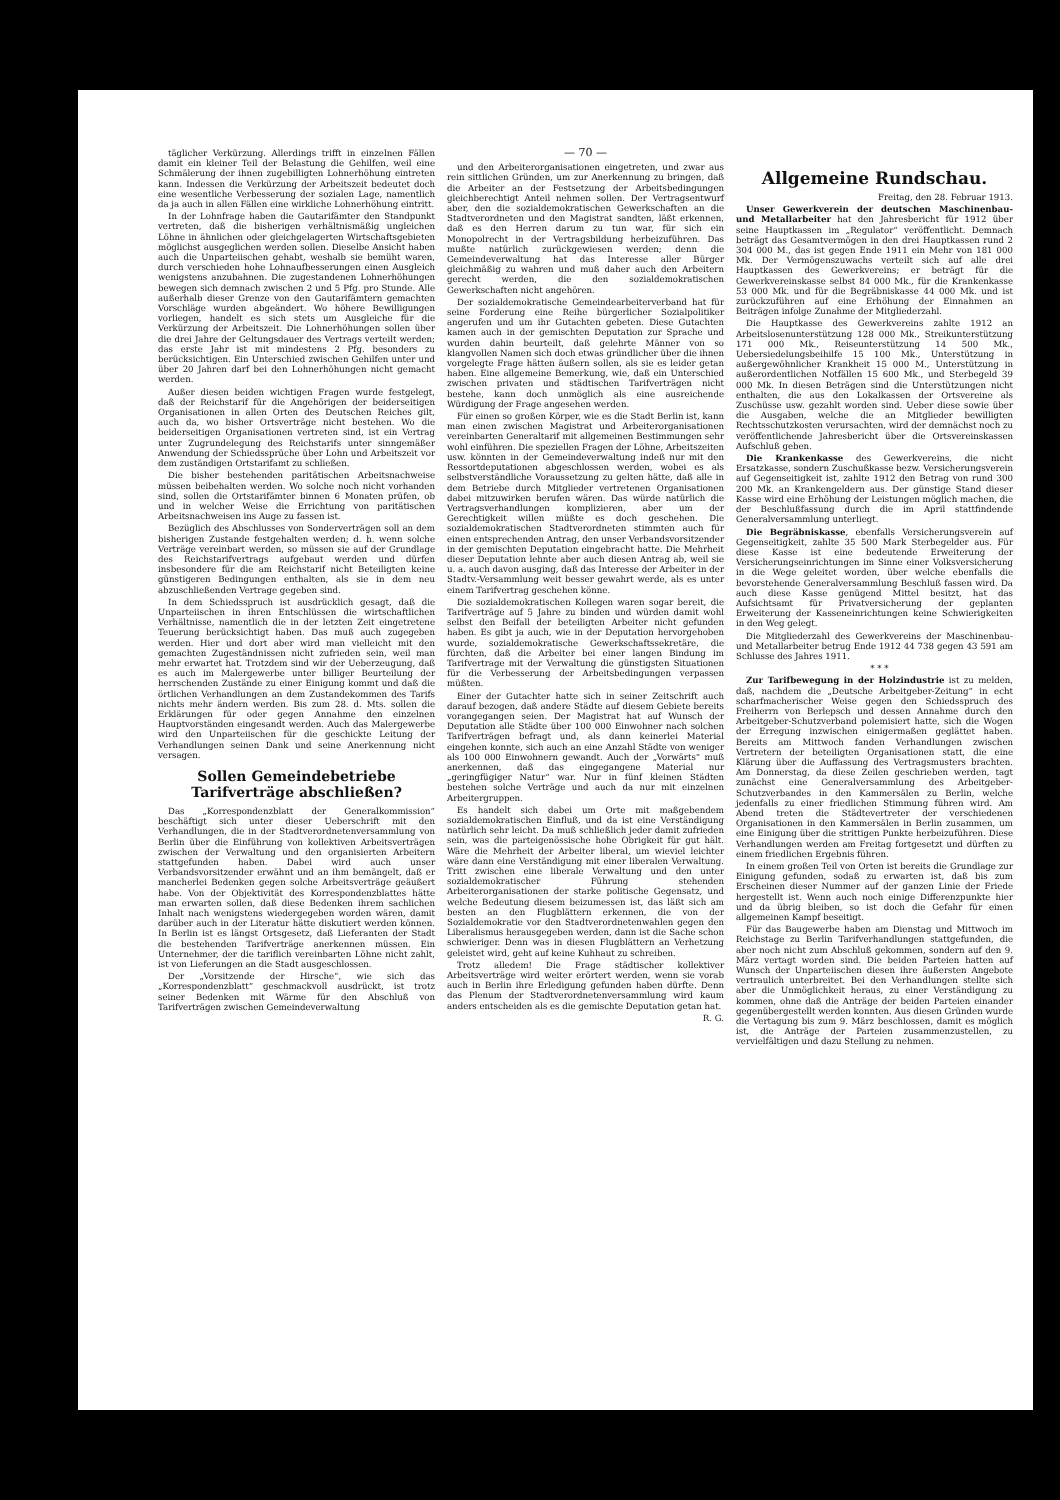täglicher Verkürzung. Allerdings trifft in einzelnen Fällen damit ein kleiner Teil der Belastung die Gehilfen, weil eine Schmälerung der ihnen zugebilligten Lohnerhöhung eintreten kann. Indessen die Verkürzung der Arbeitszeit bedeutet doch eine wesentliche Verbesserung der sozialen Lage, namentlich da ja auch in allen Fällen eine wirkliche Lohnerhöhung eintritt.
In der Lohnfrage haben die Gautarifämter den Standpunkt vertreten, daß die bisherigen verhältnismäßig ungleichen Löhne in ähnlichen oder gleichgelagerten Wirtschaftsgebieten möglichst ausgeglichen werden sollen. Dieselbe Ansicht haben auch die Unparteiischen gehabt, weshalb sie bemüht waren, durch verschieden hohe Lohnaufbesserungen einen Ausgleich wenigstens anzubahnen. Die zugestandenen Lohnerhöhungen bewegen sich demnach zwischen 2 und 5 Pfg. pro Stunde. Alle außerhalb dieser Grenze von den Gautarifämtern gemachten Vorschläge wurden abgeändert. Wo höhere Bewilligungen vorliegen, handelt es sich stets um Ausgleiche für die Verkürzung der Arbeitszeit. Die Lohnerhöhungen sollen über die drei Jahre der Geltungsdauer des Vertrags verteilt werden; das erste Jahr ist mit mindestens 2 Pfg. besonders zu berücksichtigen. Ein Unterschied zwischen Gehilfen unter und über 20 Jahren darf bei den Lohnerhöhungen nicht gemacht werden.
Außer diesen beiden wichtigen Fragen wurde festgelegt, daß der Reichstarif für die Angehörigen der beiderseitigen Organisationen in allen Orten des Deutschen Reiches gilt, auch da, wo bisher Ortsverträge nicht bestehen. Wo die beiderseitigen Organisationen vertreten sind, ist ein Vertrag unter Zugrundelegung des Reichstarifs unter sinngemäßer Anwendung der Schiedssprüche über Lohn und Arbeitszeit vor dem zuständigen Ortstarifamt zu schließen.
Die bisher bestehenden paritätischen Arbeitsnachweise müssen beibehalten werden. Wo solche noch nicht vorhanden sind, sollen die Ortstarifämter binnen 6 Monaten prüfen, ob und in welcher Weise die Errichtung von paritätischen Arbeitsnachweisen ins Auge zu fassen ist.
Bezüglich des Abschlusses von Sonderverträgen soll an dem bisherigen Zustande festgehalten werden; d. h. wenn solche Verträge vereinbart werden, so müssen sie auf der Grundlage des Reichstarifvertrags aufgebaut werden und dürfen insbesondere für die am Reichstarif nicht Beteiligten keine günstigeren Bedingungen enthalten, als sie in dem neu abzuschließenden Vertrage gegeben sind.
In dem Schiedsspruch ist ausdrücklich gesagt, daß die Unparteiischen in ihren Entschlüssen die wirtschaftlichen Verhältnisse, namentlich die in der letzten Zeit eingetretene Teuerung berücksichtigt haben. Das muß auch zugegeben werden. Hier und dort aber wird man vielleicht mit den gemachten Zugeständnissen nicht zufrieden sein, weil man mehr erwartet hat. Trotzdem sind wir der Ueberzeugung, daß es auch im Malergewerbe unter billiger Beurteilung der herrschenden Zustände zu einer Einigung kommt und daß die örtlichen Verhandlungen an dem Zustandekommen des Tarifs nichts mehr ändern werden. Bis zum 28. d. Mts. sollen die Erklärungen für oder gegen Annahme den einzelnen Hauptvorständen eingesandt werden. Auch das Malergewerbe wird den Unparteiischen für die geschickte Leitung der Verhandlungen seinen Dank und seine Anerkennung nicht versagen.
Sollen Gemeindebetriebe Tarifverträge abschließen?
Das „Korrespondenzblatt der Generalkommission“ beschäftigt sich unter dieser Ueberschrift mit den Verhandlungen, die in der Stadtverordnetenversammlung von Berlin über die Einführung von kollektiven Arbeitsverträgen zwischen der Verwaltung und den organisierten Arbeitern stattgefunden haben. Dabei wird auch unser Verbandsvorsitzender erwähnt und an ihm bemängelt, daß er mancherlei Bedenken gegen solche Arbeitsverträge geäußert habe. Von der Objektivität des Korrespondenzblattes hätte man erwarten sollen, daß diese Bedenken ihrem sachlichen Inhalt nach wenigstens wiedergegeben worden wären, damit darüber auch in der Literatur hätte diskutiert werden können. In Berlin ist es längst Ortsgesetz, daß Lieferanten der Stadt die bestehenden Tarifverträge anerkennen müssen. Ein Unternehmer, der die tariflich vereinbarten Löhne nicht zahlt, ist von Lieferungen an die Stadt ausgeschlossen.
Der „Vorsitzende der Hirsche“, wie sich das „Korrespondenzblatt“ geschmackvoll ausdrückt, ist trotz seiner Bedenken mit Wärme für den Abschluß von Tarifverträgen zwischen Gemeindeverwaltung
— 70 —
und den Arbeiterorganisationen eingetreten, und zwar aus rein sittlichen Gründen, um zur Anerkennung zu bringen, daß die Arbeiter an der Festsetzung der Arbeitsbedingungen gleichberechtigt Anteil nehmen sollen. Der Vertragsentwurf aber, den die sozialdemokratischen Gewerkschaften an die Stadtverordneten und den Magistrat sandten, läßt erkennen, daß es den Herren darum zu tun war, für sich ein Monopolrecht in der Vertragsbildung herbeizuführen. Das mußte natürlich zurückgewiesen werden; denn die Gemeindeverwaltung hat das Interesse aller Bürger gleichmäßig zu wahren und muß daher auch den Arbeitern gerecht werden, die den sozialdemokratischen Gewerkschaften nicht angehören.
Der sozialdemokratische Gemeindearbeiterverband hat für seine Forderung eine Reihe bürgerlicher Sozialpolitiker angerufen und um ihr Gutachten gebeten. Diese Gutachten kamen auch in der gemischten Deputation zur Sprache und wurden dahin beurteilt, daß gelehrte Männer von so klangvollen Namen sich doch etwas gründlicher über die ihnen vorgelegte Frage hätten äußern sollen, als sie es leider getan haben. Eine allgemeine Bemerkung, wie, daß ein Unterschied zwischen privaten und städtischen Tarifverträgen nicht bestehe, kann doch unmöglich als eine ausreichende Würdigung der Frage angesehen werden.
Für einen so großen Körper, wie es die Stadt Berlin ist, kann man einen zwischen Magistrat und Arbeiterorganisationen vereinbarten Generaltarif mit allgemeinen Bestimmungen sehr wohl einführen. Die speziellen Fragen der Löhne, Arbeitszeiten usw. könnten in der Gemeindeverwaltung indeß nur mit den Ressortdeputationen abgeschlossen werden, wobei es als selbstverständliche Voraussetzung zu gelten hätte, daß alle in dem Betriebe durch Mitglieder vertretenen Organisationen dabei mitzuwirken berufen wären. Das würde natürlich die Vertragsverhandlungen komplizieren, aber um der Gerechtigkeit willen müßte es doch geschehen. Die sozialdemokratischen Stadtverordneten stimmten auch für einen entsprechenden Antrag, den unser Verbandsvorsitzender in der gemischten Deputation eingebracht hatte. Die Mehrheit dieser Deputation lehnte aber auch diesen Antrag ab, weil sie u. a. auch davon ausging, daß das Interesse der Arbeiter in der Stadtv.-Versammlung weit besser gewahrt werde, als es unter einem Tarifvertrag geschehen könne.
Die sozialdemokratischen Kollegen waren sogar bereit, die Tarifverträge auf 5 Jahre zu binden und würden damit wohl selbst den Beifall der beteiligten Arbeiter nicht gefunden haben. Es gibt ja auch, wie in der Deputation hervorgehoben wurde, sozialdemokratische Gewerkschaftssekretäre, die fürchten, daß die Arbeiter bei einer langen Bindung im Tarifvertrage mit der Verwaltung die günstigsten Situationen für die Verbesserung der Arbeitsbedingungen verpassen müßten.
Einer der Gutachter hatte sich in seiner Zeitschrift auch darauf bezogen, daß andere Städte auf diesem Gebiete bereits vorangegangen seien. Der Magistrat hat auf Wunsch der Deputation alle Städte über 100 000 Einwohner nach solchen Tarifverträgen befragt und, als dann keinerlei Material eingehen konnte, sich auch an eine Anzahl Städte von weniger als 100 000 Einwohnern gewandt. Auch der „Vorwärts“ muß anerkennen, daß das eingegangene Material nur „geringfügiger Natur“ war. Nur in fünf kleinen Städten bestehen solche Verträge und auch da nur mit einzelnen Arbeitergruppen.
Es handelt sich dabei um Orte mit maßgebendem sozialdemokratischen Einfluß, und da ist eine Verständigung natürlich sehr leicht. Da muß schließlich jeder damit zufrieden sein, was die parteigenössische hohe Obrigkeit für gut hält. Wäre die Mehrheit der Arbeiter liberal, um wieviel leichter wäre dann eine Verständigung mit einer liberalen Verwaltung. Tritt zwischen eine liberale Verwaltung und den unter sozialdemokratischer Führung stehenden Arbeiterorganisationen der starke politische Gegensatz, und welche Bedeutung diesem beizumessen ist, das läßt sich am besten an den Flugblättern erkennen, die von der Sozialdemokratie vor den Stadtverordnetenwahlen gegen den Liberalismus herausgegeben werden, dann ist die Sache schon schwieriger. Denn was in diesen Flugblättern an Verhetzung geleistet wird, geht auf keine Kuhhaut zu schreiben.
Trotz alledem! Die Frage städtischer kollektiver Arbeitsverträge wird weiter erörtert werden, wenn sie vorab auch in Berlin ihre Erledigung gefunden haben dürfte. Denn das Plenum der Stadtverordnetenversammlung wird kaum anders entscheiden als es die gemischte Deputation getan hat.
R. G.
Allgemeine Rundschau.
Freitag, den 28. Februar 1913.
Unser Gewerkverein der deutschen Maschinenbau- und Metallarbeiter hat den Jahresbericht für 1912 über seine Hauptkassen im „Regulator“ veröffentlicht. Demnach beträgt das Gesamtvermögen in den drei Hauptkassen rund 2 304 000 M., das ist gegen Ende 1911 ein Mehr von 181 000 Mk. Der Vermögenszuwachs verteilt sich auf alle drei Hauptkassen des Gewerkvereins; er beträgt für die Gewerkvereinskasse selbst 84 000 Mk., für die Krankenkasse 53 000 Mk. und für die Begräbniskasse 44 000 Mk. und ist zurückzuführen auf eine Erhöhung der Einnahmen an Beiträgen infolge Zunahme der Mitgliederzahl.
Die Hauptkasse des Gewerkvereins zahlte 1912 an Arbeitslosenunterstützung 128 000 Mk., Streikunterstützung 171 000 Mk., Reiseunterstützung 14 500 Mk., Uebersiedelungsbeihilfe 15 100 Mk., Unterstützung in außergewöhnlicher Krankheit 15 000 M., Unterstützung in außerordentlichen Notfällen 15 600 Mk., und Sterbegeld 39 000 Mk. In diesen Beträgen sind die Unterstützungen nicht enthalten, die aus den Lokalkassen der Ortsvereine als Zuschüsse usw. gezahlt worden sind. Ueber diese sowie über die Ausgaben, welche die an Mitglieder bewilligten Rechtsschutzkosten verursachten, wird der demnächst noch zu veröffentlichende Jahresbericht über die Ortsvereinskassen Aufschluß geben.
Die Krankenkasse des Gewerkvereins, die nicht Ersatzkasse, sondern Zuschußkasse bezw. Versicherungsverein auf Gegenseitigkeit ist, zahlte 1912 den Betrag von rund 300 200 Mk. an Krankengeldern aus. Der günstige Stand dieser Kasse wird eine Erhöhung der Leistungen möglich machen, die der Beschlußfassung durch die im April stattfindende Generalversammlung unterliegt.
Die Begräbniskasse, ebenfalls Versicherungsverein auf Gegenseitigkeit, zahlte 35 500 Mark Sterbegelder aus. Für diese Kasse ist eine bedeutende Erweiterung der Versicherungseinrichtungen im Sinne einer Volksversicherung in die Wege geleitet worden, über welche ebenfalls die bevorstehende Generalversammlung Beschluß fassen wird. Da auch diese Kasse genügend Mittel besitzt, hat das Aufsichtsamt für Privatversicherung der geplanten Erweiterung der Kasseneinrichtungen keine Schwierigkeiten in den Weg gelegt.
Die Mitgliederzahl des Gewerkvereins der Maschinenbau- und Metallarbeiter betrug Ende 1912 44 738 gegen 43 591 am Schlusse des Jahres 1911.
* * *
Zur Tarifbewegung in der Holzindustrie ist zu melden, daß, nachdem die „Deutsche Arbeitgeber-Zeitung“ in echt scharfmacherischer Weise gegen den Schiedsspruch des Freiherrn von Berlepsch und dessen Annahme durch den Arbeitgeber-Schutzverband polemisiert hatte, sich die Wogen der Erregung inzwischen einigermaßen geglättet haben. Bereits am Mittwoch fanden Verhandlungen zwischen Vertretern der beteiligten Organisationen statt, die eine Klärung über die Auffassung des Vertragsmusters brachten. Am Donnerstag, da diese Zeilen geschrieben werden, tagt zunächst eine Generalversammlung des Arbeitgeber-Schutzverbandes in den Kammersälen zu Berlin, welche jedenfalls zu einer friedlichen Stimmung führen wird. Am Abend treten die Städtevertreter der verschiedenen Organisationen in den Kammersälen in Berlin zusammen, um eine Einigung über die strittigen Punkte herbeizuführen. Diese Verhandlungen werden am Freitag fortgesetzt und dürften zu einem friedlichen Ergebnis führen.
In einem großen Teil von Orten ist bereits die Grundlage zur Einigung gefunden, sodaß zu erwarten ist, daß bis zum Erscheinen dieser Nummer auf der ganzen Linie der Friede hergestellt ist. Wenn auch noch einige Differenzpunkte hier und da übrig bleiben, so ist doch die Gefahr für einen allgemeinen Kampf beseitigt.
Für das Baugewerbe haben am Dienstag und Mittwoch im Reichstage zu Berlin Tarifverhandlungen stattgefunden, die aber noch nicht zum Abschluß gekommen, sondern auf den 9. März vertagt worden sind. Die beiden Parteien hatten auf Wunsch der Unparteiischen diesen ihre äußersten Angebote vertraulich unterbreitet. Bei den Verhandlungen stellte sich aber die Unmöglichkeit heraus, zu einer Verständigung zu kommen, ohne daß die Anträge der beiden Parteien einander gegenübergestellt werden konnten. Aus diesen Gründen wurde die Vertagung bis zum 9. März beschlossen, damit es möglich ist, die Anträge der Parteien zusammenzustellen, zu vervielfältigen und dazu Stellung zu nehmen.